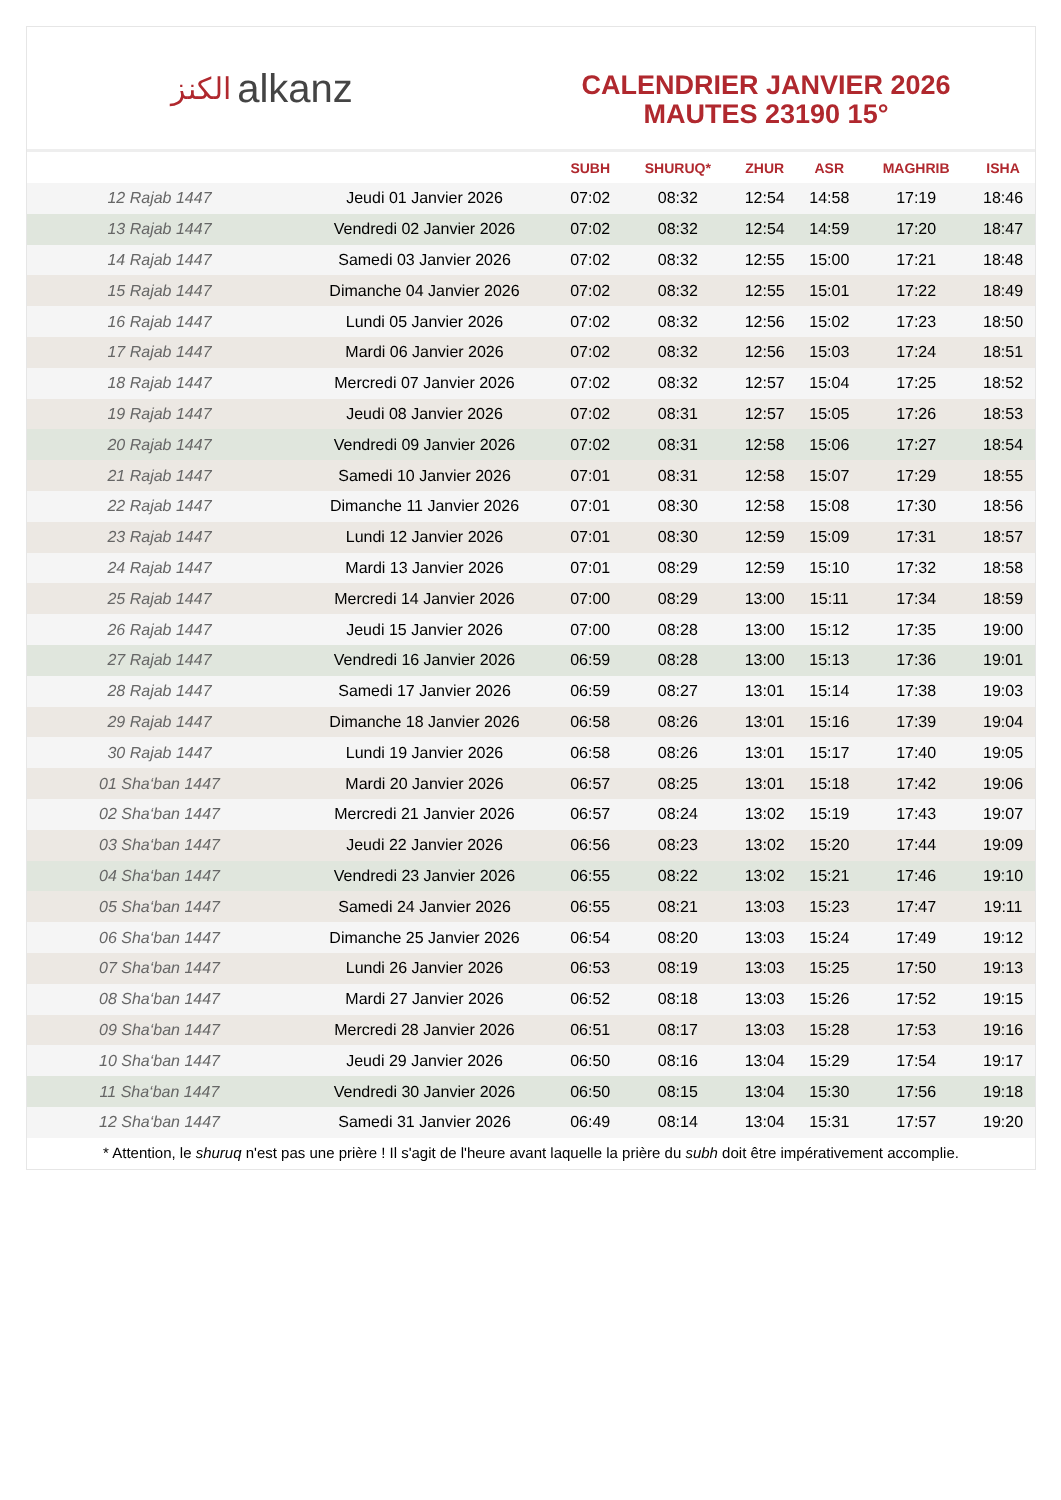الكنز alkanz
CALENDRIER JANVIER 2026
MAUTES 23190 15°
| | | SUBH | SHURUQ* | ZHUR | ASR | MAGHRIB | ISHA |
| --- | --- | --- | --- | --- | --- | --- | --- |
| 12 Rajab 1447 | Jeudi 01 Janvier 2026 | 07:02 | 08:32 | 12:54 | 14:58 | 17:19 | 18:46 |
| 13 Rajab 1447 | Vendredi 02 Janvier 2026 | 07:02 | 08:32 | 12:54 | 14:59 | 17:20 | 18:47 |
| 14 Rajab 1447 | Samedi 03 Janvier 2026 | 07:02 | 08:32 | 12:55 | 15:00 | 17:21 | 18:48 |
| 15 Rajab 1447 | Dimanche 04 Janvier 2026 | 07:02 | 08:32 | 12:55 | 15:01 | 17:22 | 18:49 |
| 16 Rajab 1447 | Lundi 05 Janvier 2026 | 07:02 | 08:32 | 12:56 | 15:02 | 17:23 | 18:50 |
| 17 Rajab 1447 | Mardi 06 Janvier 2026 | 07:02 | 08:32 | 12:56 | 15:03 | 17:24 | 18:51 |
| 18 Rajab 1447 | Mercredi 07 Janvier 2026 | 07:02 | 08:32 | 12:57 | 15:04 | 17:25 | 18:52 |
| 19 Rajab 1447 | Jeudi 08 Janvier 2026 | 07:02 | 08:31 | 12:57 | 15:05 | 17:26 | 18:53 |
| 20 Rajab 1447 | Vendredi 09 Janvier 2026 | 07:02 | 08:31 | 12:58 | 15:06 | 17:27 | 18:54 |
| 21 Rajab 1447 | Samedi 10 Janvier 2026 | 07:01 | 08:31 | 12:58 | 15:07 | 17:29 | 18:55 |
| 22 Rajab 1447 | Dimanche 11 Janvier 2026 | 07:01 | 08:30 | 12:58 | 15:08 | 17:30 | 18:56 |
| 23 Rajab 1447 | Lundi 12 Janvier 2026 | 07:01 | 08:30 | 12:59 | 15:09 | 17:31 | 18:57 |
| 24 Rajab 1447 | Mardi 13 Janvier 2026 | 07:01 | 08:29 | 12:59 | 15:10 | 17:32 | 18:58 |
| 25 Rajab 1447 | Mercredi 14 Janvier 2026 | 07:00 | 08:29 | 13:00 | 15:11 | 17:34 | 18:59 |
| 26 Rajab 1447 | Jeudi 15 Janvier 2026 | 07:00 | 08:28 | 13:00 | 15:12 | 17:35 | 19:00 |
| 27 Rajab 1447 | Vendredi 16 Janvier 2026 | 06:59 | 08:28 | 13:00 | 15:13 | 17:36 | 19:01 |
| 28 Rajab 1447 | Samedi 17 Janvier 2026 | 06:59 | 08:27 | 13:01 | 15:14 | 17:38 | 19:03 |
| 29 Rajab 1447 | Dimanche 18 Janvier 2026 | 06:58 | 08:26 | 13:01 | 15:16 | 17:39 | 19:04 |
| 30 Rajab 1447 | Lundi 19 Janvier 2026 | 06:58 | 08:26 | 13:01 | 15:17 | 17:40 | 19:05 |
| 01 Sha‘ban 1447 | Mardi 20 Janvier 2026 | 06:57 | 08:25 | 13:01 | 15:18 | 17:42 | 19:06 |
| 02 Sha‘ban 1447 | Mercredi 21 Janvier 2026 | 06:57 | 08:24 | 13:02 | 15:19 | 17:43 | 19:07 |
| 03 Sha‘ban 1447 | Jeudi 22 Janvier 2026 | 06:56 | 08:23 | 13:02 | 15:20 | 17:44 | 19:09 |
| 04 Sha‘ban 1447 | Vendredi 23 Janvier 2026 | 06:55 | 08:22 | 13:02 | 15:21 | 17:46 | 19:10 |
| 05 Sha‘ban 1447 | Samedi 24 Janvier 2026 | 06:55 | 08:21 | 13:03 | 15:23 | 17:47 | 19:11 |
| 06 Sha‘ban 1447 | Dimanche 25 Janvier 2026 | 06:54 | 08:20 | 13:03 | 15:24 | 17:49 | 19:12 |
| 07 Sha‘ban 1447 | Lundi 26 Janvier 2026 | 06:53 | 08:19 | 13:03 | 15:25 | 17:50 | 19:13 |
| 08 Sha‘ban 1447 | Mardi 27 Janvier 2026 | 06:52 | 08:18 | 13:03 | 15:26 | 17:52 | 19:15 |
| 09 Sha‘ban 1447 | Mercredi 28 Janvier 2026 | 06:51 | 08:17 | 13:03 | 15:28 | 17:53 | 19:16 |
| 10 Sha‘ban 1447 | Jeudi 29 Janvier 2026 | 06:50 | 08:16 | 13:04 | 15:29 | 17:54 | 19:17 |
| 11 Sha‘ban 1447 | Vendredi 30 Janvier 2026 | 06:50 | 08:15 | 13:04 | 15:30 | 17:56 | 19:18 |
| 12 Sha‘ban 1447 | Samedi 31 Janvier 2026 | 06:49 | 08:14 | 13:04 | 15:31 | 17:57 | 19:20 |
* Attention, le shuruq n'est pas une prière ! Il s'agit de l'heure avant laquelle la prière du subh doit être impérativement accomplie.